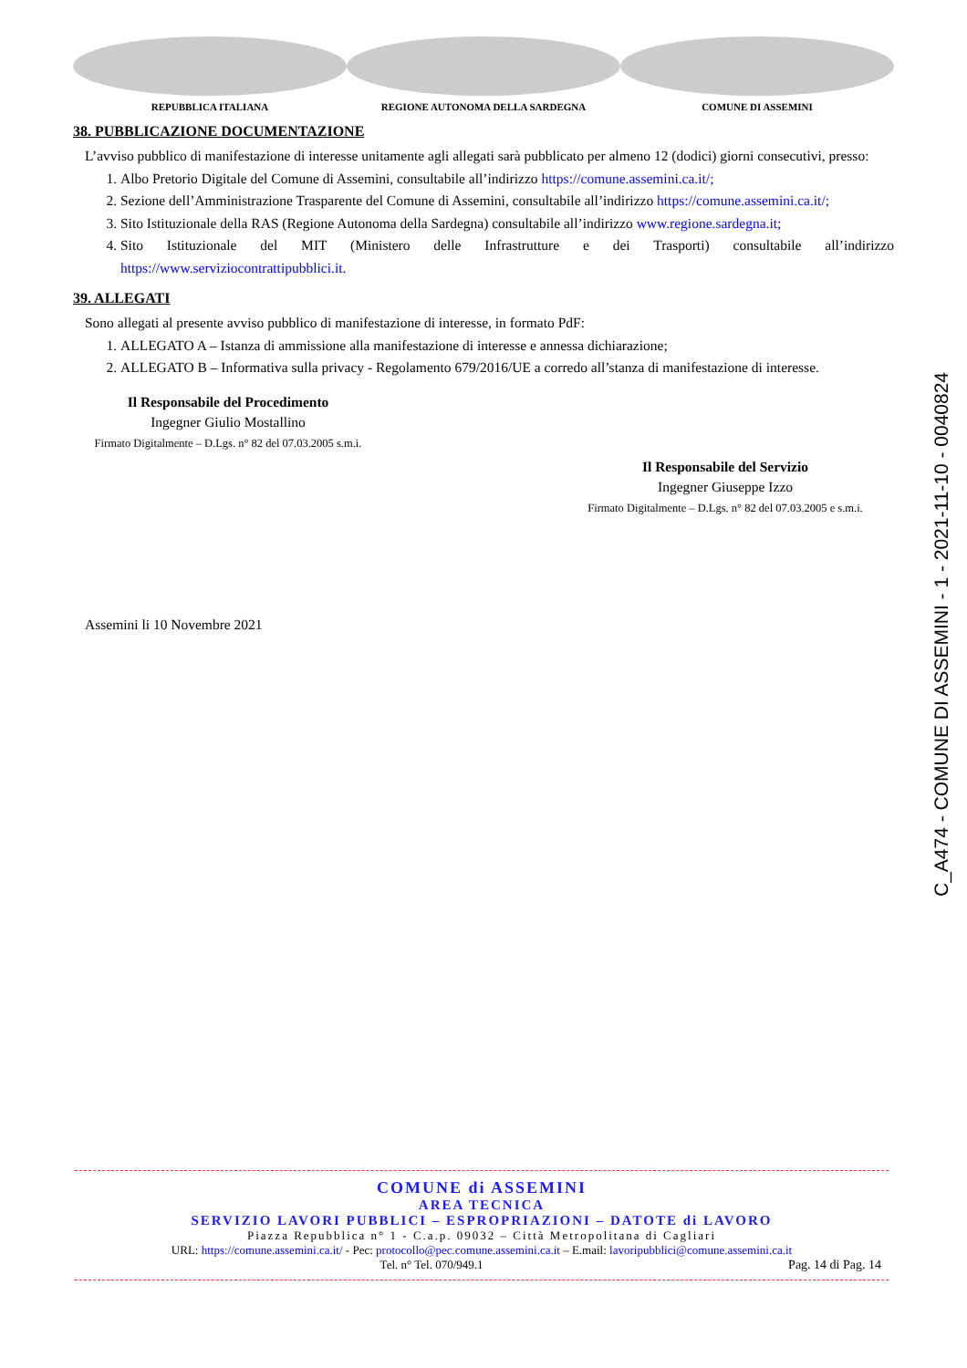REPUBBLICA ITALIANA REGIONE AUTONOMA DELLA SARDEGNA COMUNE DI ASSEMINI
38. PUBBLICAZIONE DOCUMENTAZIONE
L’avviso pubblico di manifestazione di interesse unitamente agli allegati sarà pubblicato per almeno 12 (dodici) giorni consecutivi, presso:
1. Albo Pretorio Digitale del Comune di Assemini, consultabile all’indirizzo https://comune.assemini.ca.it/;
2. Sezione dell’Amministrazione Trasparente del Comune di Assemini, consultabile all’indirizzo https://comune.assemini.ca.it/;
3. Sito Istituzionale della RAS (Regione Autonoma della Sardegna) consultabile all’indirizzo www.regione.sardegna.it;
4. Sito Istituzionale del MIT (Ministero delle Infrastrutture e dei Trasporti) consultabile all’indirizzo https://www.serviziocontrattipubblici.it.
39. ALLEGATI
Sono allegati al presente avviso pubblico di manifestazione di interesse, in formato PdF:
1. ALLEGATO A – Istanza di ammissione alla manifestazione di interesse e annessa dichiarazione;
2. ALLEGATO B – Informativa sulla privacy - Regolamento 679/2016/UE a corredo all’stanza di manifestazione di interesse.
Il Responsabile del Procedimento
Ingegner Giulio Mostallino
Firmato Digitalmente – D.Lgs. n° 82 del 07.03.2005 s.m.i.
Il Responsabile del Servizio
Ingegner Giuseppe Izzo
Firmato Digitalmente – D.Lgs. n° 82 del 07.03.2005 e s.m.i.
Assemini li 10 Novembre 2021
COMUNE di ASSEMINI
AREA TECNICA
SERVIZIO LAVORI PUBBLICI – ESPROPRIAZIONI – DATOTE di LAVORO
Piazza Repubblica n° 1 - C.a.p. 09032 – Città Metropolitana di Cagliari
URL: https://comune.assemini.ca.it/ - Pec: protocollo@pec.comune.assemini.ca.it – E.mail: lavoripubblici@comune.assemini.ca.it
Tel. n° Tel. 070/949.1 Pag. 14 di Pag. 14
C_A474 - COMUNE DI ASSEMINI - 1 - 2021-11-10 - 0040824